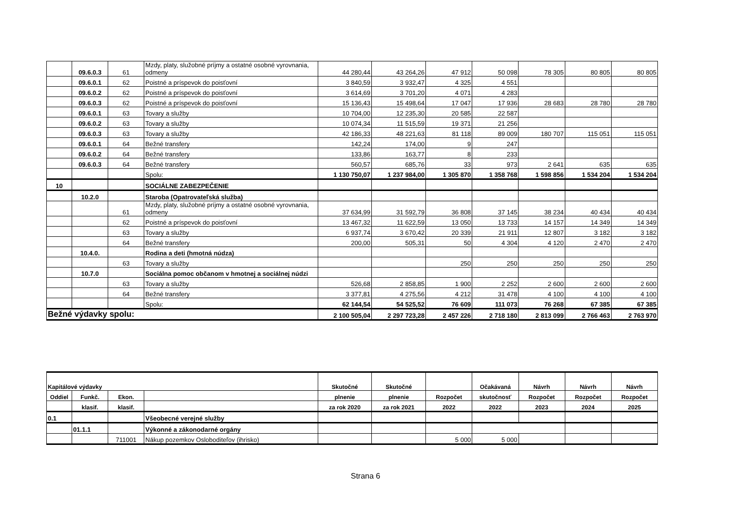| | 09.6.0.3 | 61 | Mzdy, platy, služobné príjmy a ostatné osobné vyrovnania, odmeny | 44 280,44 | 43 264,26 | 47 912 | 50 098 | 78 305 | 80 805 | 80 805 |
| | 09.6.0.1 | 62 | Poistné a príspevok do poisťovní | 3 840,59 | 3 932,47 | 4 325 | 4 551 | | | |
| | 09.6.0.2 | 62 | Poistné a príspevok do poisťovní | 3 614,69 | 3 701,20 | 4 071 | 4 283 | | | |
| | 09.6.0.3 | 62 | Poistné a príspevok do poisťovní | 15 136,43 | 15 498,64 | 17 047 | 17 936 | 28 683 | 28 780 | 28 780 |
| | 09.6.0.1 | 63 | Tovary a služby | 10 704,00 | 12 235,30 | 20 585 | 22 587 | | | |
| | 09.6.0.2 | 63 | Tovary a služby | 10 074,34 | 11 515,59 | 19 371 | 21 256 | | | |
| | 09.6.0.3 | 63 | Tovary a služby | 42 186,33 | 48 221,63 | 81 118 | 89 009 | 180 707 | 115 051 | 115 051 |
| | 09.6.0.1 | 64 | Bežné transfery | 142,24 | 174,00 | 9 | 247 | | | |
| | 09.6.0.2 | 64 | Bežné transfery | 133,86 | 163,77 | 8 | 233 | | | |
| | 09.6.0.3 | 64 | Bežné transfery | 560,57 | 685,76 | 33 | 973 | 2 641 | 635 | 635 |
| | | | Spolu: | 1 130 750,07 | 1 237 984,00 | 1 305 870 | 1 358 768 | 1 598 856 | 1 534 204 | 1 534 204 |
| 10 | | | SOCIÁLNE ZABEZPEČENIE | | | | | | | |
| | 10.2.0 | | Staroba (Opatrovateľská služba) | | | | | | | |
| | | 61 | Mzdy, platy, služobné príjmy a ostatné osobné vyrovnania, odmeny | 37 634,99 | 31 592,79 | 36 808 | 37 145 | 38 234 | 40 434 | 40 434 |
| | | 62 | Poistné a príspevok do poisťovní | 13 467,32 | 11 622,59 | 13 050 | 13 733 | 14 157 | 14 349 | 14 349 |
| | | 63 | Tovary a služby | 6 937,74 | 3 670,42 | 20 339 | 21 911 | 12 807 | 3 182 | 3 182 |
| | | 64 | Bežné transfery | 200,00 | 505,31 | 50 | 4 304 | 4 120 | 2 470 | 2 470 |
| | 10.4.0. | | Rodina a deti (hmotná núdza) | | | | | | | |
| | | 63 | Tovary a služby | | | 250 | 250 | 250 | 250 | 250 |
| | 10.7.0 | | Sociálna pomoc občanom v hmotnej a sociálnej núdzi | | | | | | | |
| | | 63 | Tovary a služby | 526,68 | 2 858,85 | 1 900 | 2 252 | 2 600 | 2 600 | 2 600 |
| | | 64 | Bežné transfery | 3 377,81 | 4 275,56 | 4 212 | 31 478 | 4 100 | 4 100 | 4 100 |
| | | | Spolu: | 62 144,54 | 54 525,52 | 76 609 | 111 073 | 76 268 | 67 385 | 67 385 |
| Bežné výdavky spolu: | | | | 2 100 505,04 | 2 297 723,28 | 2 457 226 | 2 718 180 | 2 813 099 | 2 766 463 | 2 763 970 |
| Kapitálové výdavky | | | | Skutočné | Skutočné | | Očakávaná | Návrh | Návrh | Návrh |
| --- | --- | --- | --- | --- | --- | --- | --- | --- | --- | --- |
| Oddiel | Funkč. | Ekon. | | plnenie | plnenie | Rozpočet | skutočnosť | Rozpočet | Rozpočet | Rozpočet |
| | klasif. | klasif. | | za rok 2020 | za rok 2021 | 2022 | 2022 | 2023 | 2024 | 2025 |
| 0.1 | | | Všeobecné verejné služby | | | | | | | |
| | 01.1.1 | | Výkonné a zákonodarné orgány | | | | | | | |
| | | 711001 | Nákup pozemkov Osloboditeľov (ihrisko) | | | 5 000 | 5 000 | | | |
Strana 6